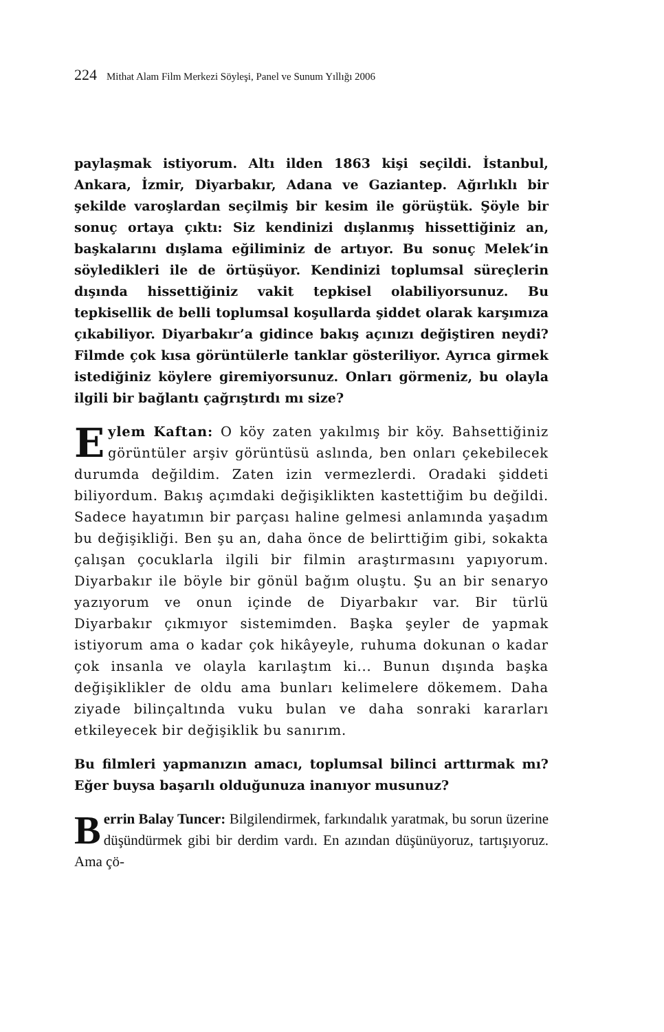224 Mithat Alam Film Merkezi Söyleşi, Panel ve Sunum Yıllığı 2006
paylaşmak istiyorum. Altı ilden 1863 kişi seçildi. İstanbul, Ankara, İzmir, Diyarbakır, Adana ve Gaziantep. Ağırlıklı bir şekilde varoşlardan seçilmiş bir kesim ile görüştük. Şöyle bir sonuç ortaya çıktı: Siz kendinizi dışlanmış hissettiğiniz an, başkalarını dışlama eğiliminiz de artıyor. Bu sonuç Melek’in söyledikleri ile de örtüşüyor. Kendinizi toplumsal süreçlerin dışında hissettiğiniz vakit tepkisel olabiliyorsunuz. Bu tepkisellik de belli toplumsal koşullarda şiddet olarak karşımıza çıkabiliyor. Diyarbakır’a gidince bakış açınızı değiştiren neydi? Filmde çok kısa görüntülerle tanklar gösteriliyor. Ayrıca girmek istediğiniz köylere giremiyorsunuz. Onları görmeniz, bu olayla ilgili bir bağlantı çağrıştırdı mı size?
Eylem Kaftan: O köy zaten yakılmış bir köy. Bahsettiğiniz görüntüler arşiv görüntüsü aslında, ben onları çekebilecek durumda değildim. Zaten izin vermezlerdi. Oradaki şiddeti biliyordum. Bakış açımdaki değişiklikten kastettiğim bu değildi. Sadece hayatımın bir parçası haline gelmesi anlamında yaşadım bu değişikliği. Ben şu an, daha önce de belirttiğim gibi, sokakta çalışan çocuklarla ilgili bir filmin araştırmasını yapıyorum. Diyarbakır ile böyle bir gönül bağım oluştu. Şu an bir senaryo yazıyorum ve onun içinde de Diyarbakır var. Bir türlü Diyarbakır çıkmıyor sistemimden. Başka şeyler de yapmak istiyorum ama o kadar çok hikâyeyle, ruhuma dokunan o kadar çok insanla ve olayla karılaştım ki... Bunun dışında başka değişiklikler de oldu ama bunları kelimelere dökemem. Daha ziyade bilinçaltında vuku bulan ve daha sonraki kararları etkileyecek bir değişiklik bu sanırım.
Bu filmleri yapmanızın amacı, toplumsal bilinci arttırmak mı? Eğer buysa başarılı olduğunuza inanıyor musunuz?
Berrin Balay Tuncer: Bilgilendirmek, farkındalık yaratmak, bu sorun üzerine düşündürmek gibi bir derdim vardı. En azından düşünüyoruz, tartışıyoruz. Ama çö-